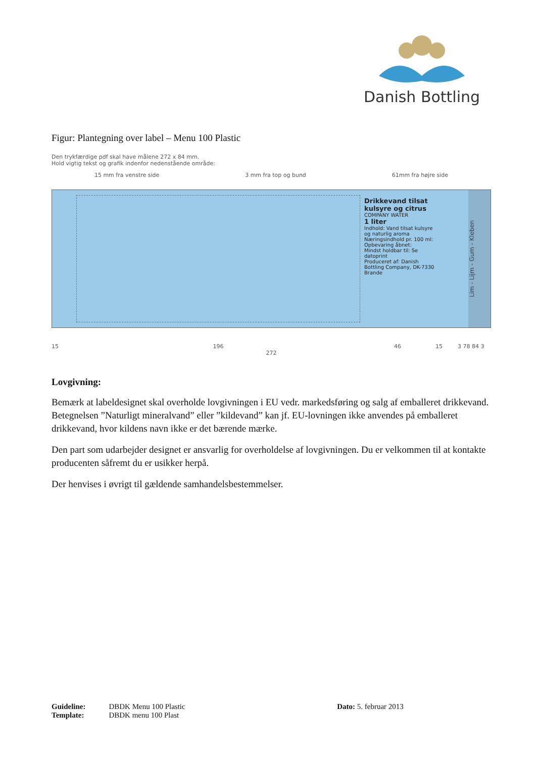Danish Bottling
Figur: Plantegning over label – Menu 100 Plastic
Den trykfærdige pdf skal have målene 272 x 84 mm.
Hold vigtig tekst og grafik indenfor nedenstående område:
15 mm fra venstre side 3 mm fra top og bund 61mm fra højre side
Drikkevand tilsat kulsyre og citrus
COMPANY WATER
1 liter
Indhold: Vand tilsat kulsyre og naturlig aroma
Næringsindhold pr. 100 ml:
Opbevaring åbnet:
Mindst holdbar til: Se datoprint
Produceret af: Danish Bottling Company, DK-7330 Brande
Lim - Lijm - Gum - Kleben
15 196 46 15 3 78 84 3
272
Lovgivning:
Bemærk at labeldesignet skal overholde lovgivningen i EU vedr. markedsføring og salg af emballeret drikkevand. Betegnelsen ”Naturligt mineralvand” eller ”kildevand” kan jf. EU-lovningen ikke anvendes på emballeret drikkevand, hvor kildens navn ikke er det bærende mærke.
Den part som udarbejder designet er ansvarlig for overholdelse af lovgivningen. Du er velkommen til at kontakte producenten såfremt du er usikker herpå.
Der henvises i øvrigt til gældende samhandelsbestemmelser.
| Guideline: | DBDK Menu 100 Plastic | Dato: 5. februar 2013 |
| Template: | DBDK menu 100 Plast | |